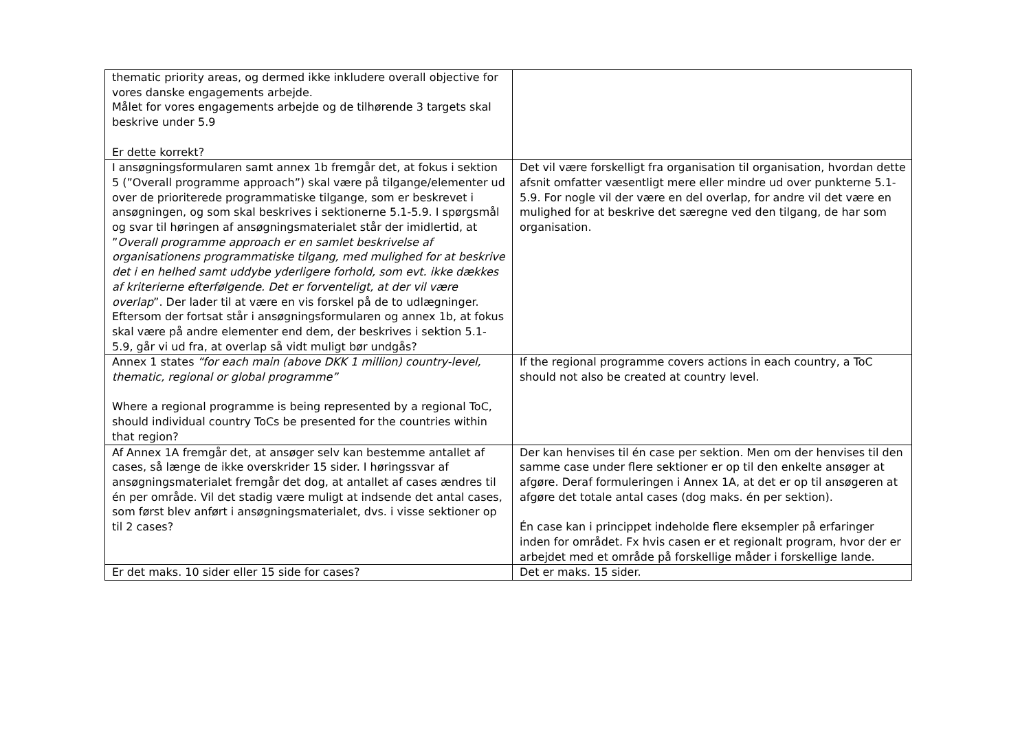| thematic priority areas, og dermed ikke inkludere overall objective for vores danske engagements arbejde. Målet for vores engagements arbejde og de tilhørende 3 targets skal beskrive under 5.9 Er dette korrekt? | |
| I ansøgningsformularen samt annex 1b fremgår det, at fokus i sektion 5 (”Overall programme approach”) skal være på tilgange/elementer ud over de prioriterede programmatiske tilgange, som er beskrevet i ansøgningen, og som skal beskrives i sektionerne 5.1-5.9. I spørgsmål og svar til høringen af ansøgningsmaterialet står der imidlertid, at ” Overall programme approach er en samlet beskrivelse af organisationens programmatiske tilgang, med mulighed for at beskrive det i en helhed samt uddybe yderligere forhold, som evt. ikke dækkes af kriterierne efterfølgende. Det er forventeligt, at der vil være overlap ”. Der lader til at være en vis forskel på de to udlægninger. Eftersom der fortsat står i ansøgningsformularen og annex 1b, at fokus skal være på andre elementer end dem, der beskrives i sektion 5.1-5.9, går vi ud fra, at overlap så vidt muligt bør undgås? | Det vil være forskelligt fra organisation til organisation, hvordan dette afsnit omfatter væsentligt mere eller mindre ud over punkterne 5.1-5.9. For nogle vil der være en del overlap, for andre vil det være en mulighed for at beskrive det særegne ved den tilgang, de har som organisation. |
| Annex 1 states “for each main (above DKK 1 million) country-level, thematic, regional or global programme” Where a regional programme is being represented by a regional ToC, should individual country ToCs be presented for the countries within that region? | If the regional programme covers actions in each country, a ToC should not also be created at country level. |
| Af Annex 1A fremgår det, at ansøger selv kan bestemme antallet af cases, så længe de ikke overskrider 15 sider. I høringssvar af ansøgningsmaterialet fremgår det dog, at antallet af cases ændres til én per område. Vil det stadig være muligt at indsende det antal cases, som først blev anført i ansøgningsmaterialet, dvs. i visse sektioner op til 2 cases? | Der kan henvises til én case per sektion. Men om der henvises til den samme case under flere sektioner er op til den enkelte ansøger at afgøre. Deraf formuleringen i Annex 1A, at det er op til ansøgeren at afgøre det totale antal cases (dog maks. én per sektion). Én case kan i princippet indeholde flere eksempler på erfaringer inden for området. Fx hvis casen er et regionalt program, hvor der er arbejdet med et område på forskellige måder i forskellige lande. |
| Er det maks. 10 sider eller 15 side for cases? | Det er maks. 15 sider. |